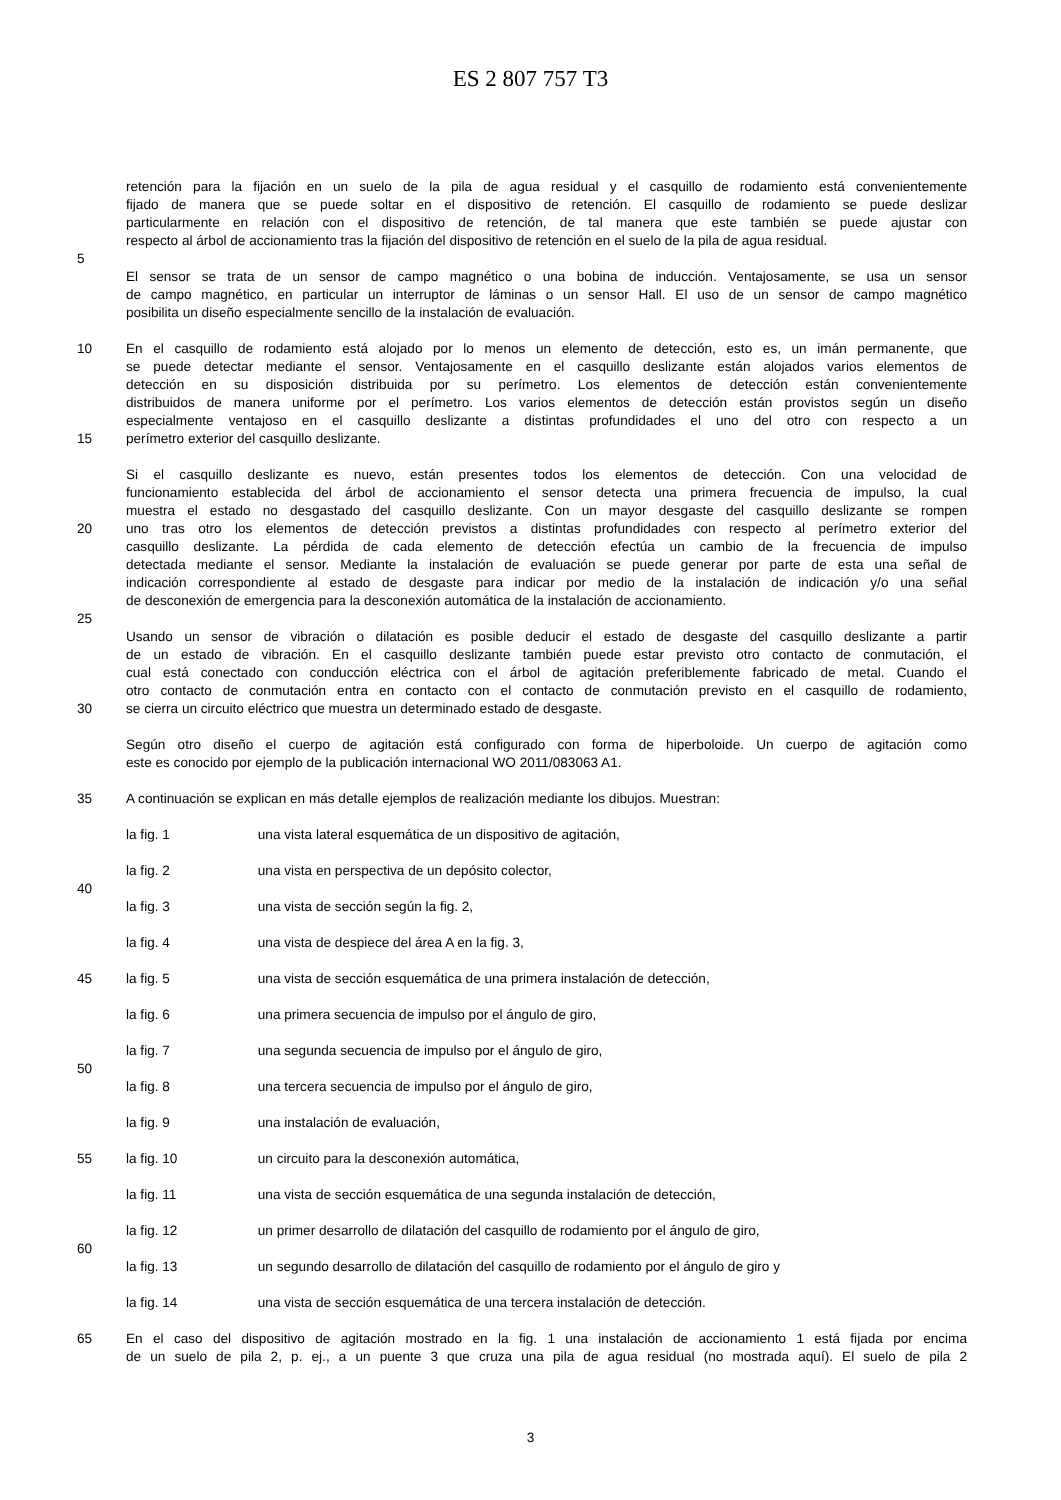ES 2 807 757 T3
retención para la fijación en un suelo de la pila de agua residual y el casquillo de rodamiento está convenientemente
fijado de manera que se puede soltar en el dispositivo de retención. El casquillo de rodamiento se puede deslizar
particularmente en relación con el dispositivo de retención, de tal manera que este también se puede ajustar con
respecto al árbol de accionamiento tras la fijación del dispositivo de retención en el suelo de la pila de agua residual.
5
El sensor se trata de un sensor de campo magnético o una bobina de inducción. Ventajosamente, se usa un sensor
de campo magnético, en particular un interruptor de láminas o un sensor Hall. El uso de un sensor de campo magnético
posibilita un diseño especialmente sencillo de la instalación de evaluación.
10 En el casquillo de rodamiento está alojado por lo menos un elemento de detección, esto es, un imán permanente, que
se puede detectar mediante el sensor. Ventajosamente en el casquillo deslizante están alojados varios elementos de
detección en su disposición distribuida por su perímetro. Los elementos de detección están convenientemente
distribuidos de manera uniforme por el perímetro. Los varios elementos de detección están provistos según un diseño
especialmente ventajoso en el casquillo deslizante a distintas profundidades el uno del otro con respecto a un
15 perímetro exterior del casquillo deslizante.
Si el casquillo deslizante es nuevo, están presentes todos los elementos de detección. Con una velocidad de
funcionamiento establecida del árbol de accionamiento el sensor detecta una primera frecuencia de impulso, la cual
muestra el estado no desgastado del casquillo deslizante. Con un mayor desgaste del casquillo deslizante se rompen
20 uno tras otro los elementos de detección previstos a distintas profundidades con respecto al perímetro exterior del
casquillo deslizante. La pérdida de cada elemento de detección efectúa un cambio de la frecuencia de impulso
detectada mediante el sensor. Mediante la instalación de evaluación se puede generar por parte de esta una señal de
indicación correspondiente al estado de desgaste para indicar por medio de la instalación de indicación y/o una señal
de desconexión de emergencia para la desconexión automática de la instalación de accionamiento.
25
Usando un sensor de vibración o dilatación es posible deducir el estado de desgaste del casquillo deslizante a partir
de un estado de vibración. En el casquillo deslizante también puede estar previsto otro contacto de conmutación, el
cual está conectado con conducción eléctrica con el árbol de agitación preferiblemente fabricado de metal. Cuando el
otro contacto de conmutación entra en contacto con el contacto de conmutación previsto en el casquillo de rodamiento,
30 se cierra un circuito eléctrico que muestra un determinado estado de desgaste.
Según otro diseño el cuerpo de agitación está configurado con forma de hiperboloide. Un cuerpo de agitación como
este es conocido por ejemplo de la publicación internacional WO 2011/083063 A1.
35 A continuación se explican en más detalle ejemplos de realización mediante los dibujos. Muestran:
la fig. 1 una vista lateral esquemática de un dispositivo de agitación,
la fig. 2 una vista en perspectiva de un depósito colector,
40
la fig. 3 una vista de sección según la fig. 2,
la fig. 4 una vista de despiece del área A en la fig. 3,
45 la fig. 5 una vista de sección esquemática de una primera instalación de detección,
la fig. 6 una primera secuencia de impulso por el ángulo de giro,
la fig. 7 una segunda secuencia de impulso por el ángulo de giro,
50
la fig. 8 una tercera secuencia de impulso por el ángulo de giro,
la fig. 9 una instalación de evaluación,
55 la fig. 10 un circuito para la desconexión automática,
la fig. 11 una vista de sección esquemática de una segunda instalación de detección,
la fig. 12 un primer desarrollo de dilatación del casquillo de rodamiento por el ángulo de giro,
60
la fig. 13 un segundo desarrollo de dilatación del casquillo de rodamiento por el ángulo de giro y
la fig. 14 una vista de sección esquemática de una tercera instalación de detección.
65 En el caso del dispositivo de agitación mostrado en la fig. 1 una instalación de accionamiento 1 está fijada por encima
de un suelo de pila 2, p. ej., a un puente 3 que cruza una pila de agua residual (no mostrada aquí). El suelo de pila 2
3